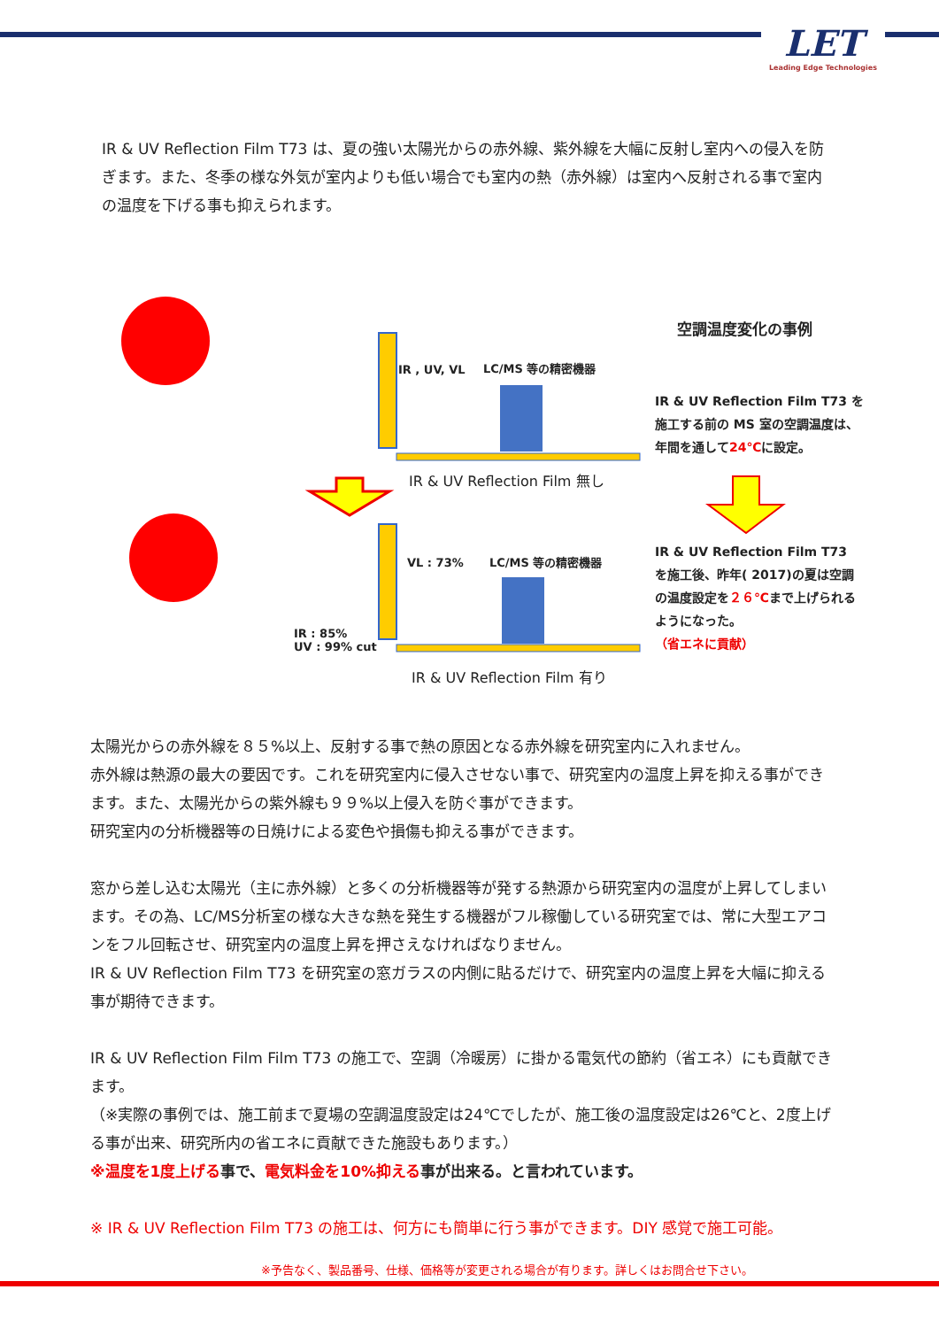LET
Leading Edge Technologies
IR & UV Reflection Film T73 は、夏の強い太陽光からの赤外線、紫外線を大幅に反射し室内への侵入を防ぎます。また、冬季の様な外気が室内よりも低い場合でも室内の熱（赤外線）は室内へ反射される事で室内の温度を下げる事も抑えられます。
IR , UV, VL LC/MS 等の精密機器
IR & UV Reflection Film 無し
VL : 73% LC/MS 等の精密機器
IR : 85%
UV : 99% cut
IR & UV Reflection Film 有り
空調温度変化の事例
IR & UV Reflection Film T73 を施工する前の MS 室の空調温度は、年間を通して24℃に設定。
IR & UV Reflection Film T73を施工後、昨年( 2017)の夏は空調の温度設定を２６℃まで上げられるようになった。
（省エネに貢献）
太陽光からの赤外線を８５%以上、反射する事で熱の原因となる赤外線を研究室内に入れません。
赤外線は熱源の最大の要因です。これを研究室内に侵入させない事で、研究室内の温度上昇を抑える事ができます。また、太陽光からの紫外線も９９%以上侵入を防ぐ事ができます。
研究室内の分析機器等の日焼けによる変色や損傷も抑える事ができます。
窓から差し込む太陽光（主に赤外線）と多くの分析機器等が発する熱源から研究室内の温度が上昇してしまいます。その為、LC/MS分析室の様な大きな熱を発生する機器がフル稼働している研究室では、常に大型エアコンをフル回転させ、研究室内の温度上昇を押さえなければなりません。
IR & UV Reflection Film T73 を研究室の窓ガラスの内側に貼るだけで、研究室内の温度上昇を大幅に抑える事が期待できます。
IR & UV Reflection Film Film T73 の施工で、空調（冷暖房）に掛かる電気代の節約（省エネ）にも貢献できます。
（※実際の事例では、施工前まで夏場の空調温度設定は24℃でしたが、施工後の温度設定は26℃と、2度上げる事が出来、研究所内の省エネに貢献できた施設もあります。）
※温度を1度上げる事で、電気料金を10%抑える事が出来る。と言われています。
※ IR & UV Reflection Film T73 の施工は、何方にも簡単に行う事ができます。DIY 感覚で施工可能。
※予告なく、製品番号、仕様、価格等が変更される場合が有ります。詳しくはお問合せ下さい。